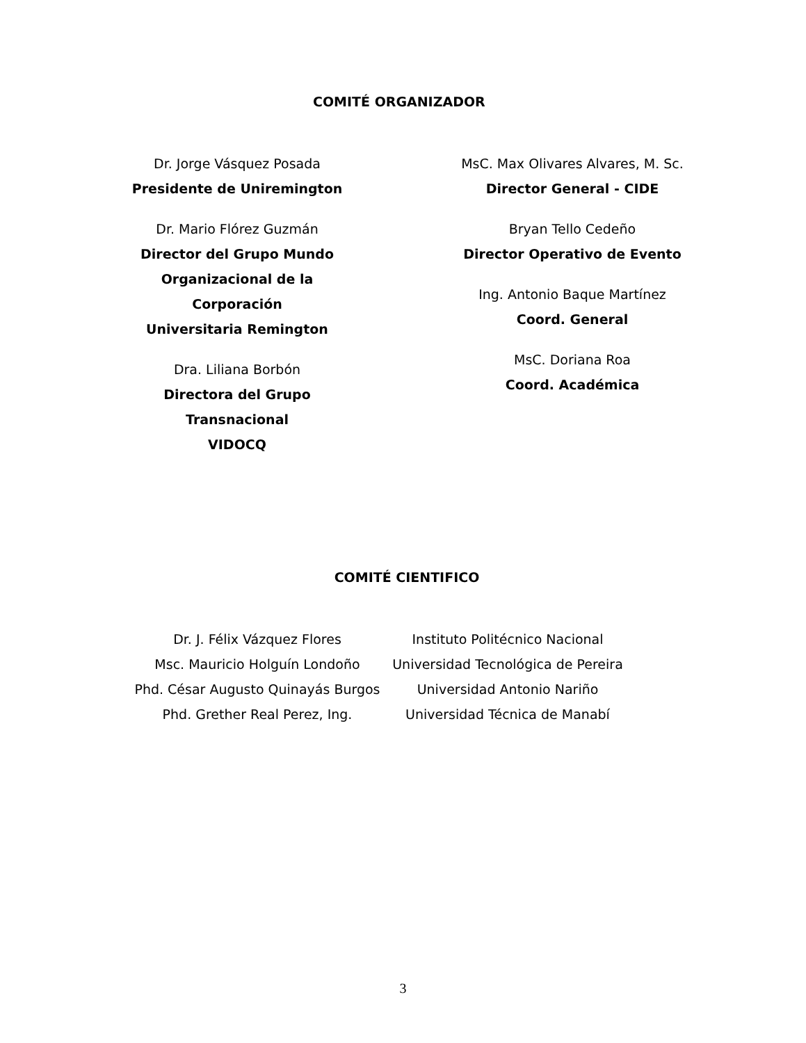COMITÉ ORGANIZADOR
Dr. Jorge Vásquez Posada
Presidente de Uniremington
Dr. Mario Flórez Guzmán
Director del Grupo Mundo
Organizacional de la Corporación
Universitaria Remington
Dra. Liliana Borbón
Directora del Grupo Transnacional
VIDOCQ
MsC. Max Olivares Alvares, M. Sc.
Director General - CIDE
Bryan Tello Cedeño
Director Operativo de Evento
Ing. Antonio Baque Martínez
Coord. General
MsC. Doriana Roa
Coord. Académica
COMITÉ CIENTIFICO
Dr. J. Félix Vázquez Flores
Msc. Mauricio Holguín Londoño
Phd. César Augusto Quinayás Burgos
Phd. Grether Real Perez, Ing.
Instituto Politécnico Nacional
Universidad Tecnológica de Pereira
Universidad Antonio Nariño
Universidad Técnica de Manabí
3